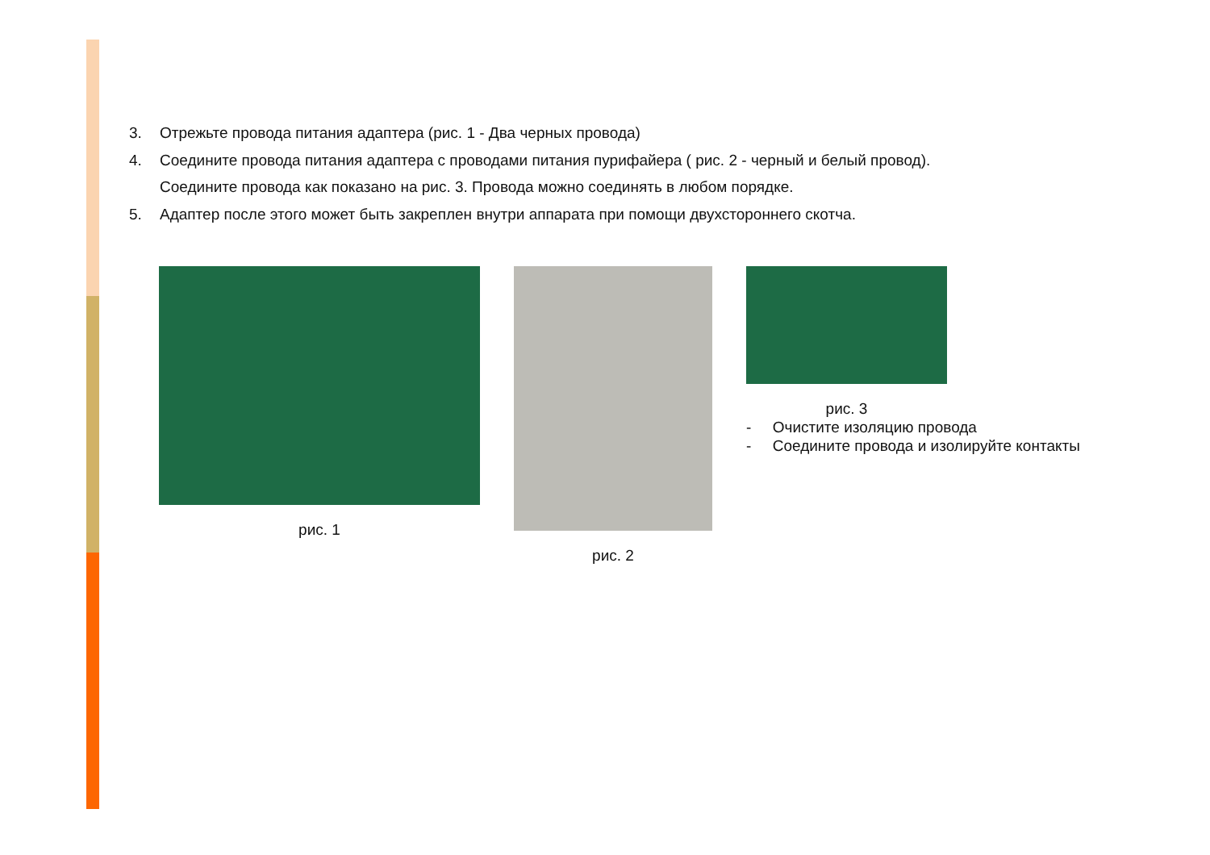3. Отрежьте провода питания адаптера (рис. 1 - Два черных провода)
4. Соедините провода питания адаптера с проводами питания пурифайера ( рис. 2 - черный и белый провод).
Соедините провода как показано на рис. 3. Провода можно соединять в любом порядке.
5. Адаптер после этого может быть закреплен внутри аппарата при помощи двухстороннего скотча.
рис. 1 рис. 2 рис. 3
- Очистите изоляцию провода
- Соедините провода и изолируйте контакты